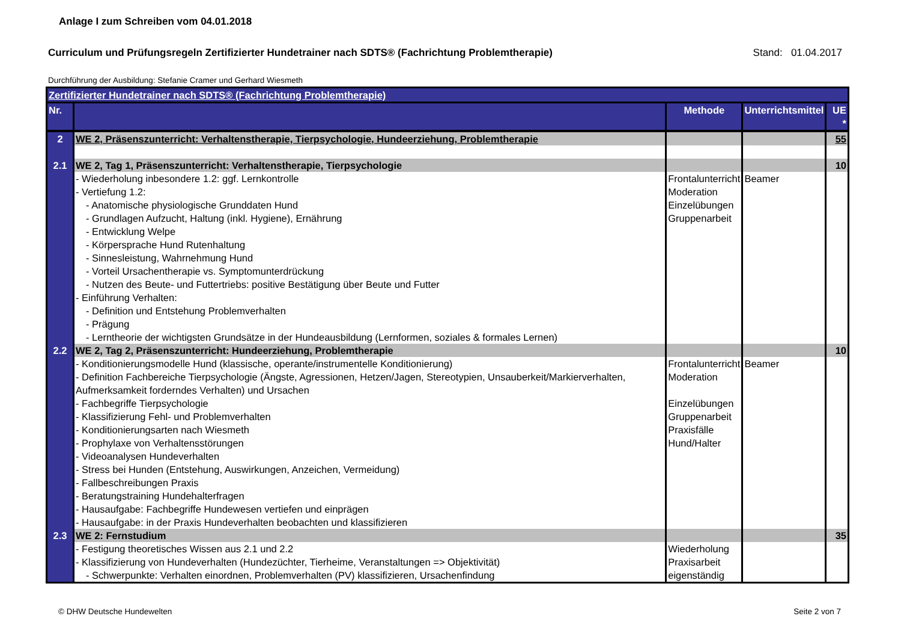Anlage I zum Schreiben vom 04.01.2018
Curriculum und Prüfungsregeln Zertifizierter Hundetrainer nach SDTS® (Fachrichtung Problemtherapie)
Stand: 01.04.2017
Durchführung der Ausbildung: Stefanie Cramer und Gerhard Wiesmeth
| Zertifizierter Hundetrainer nach SDTS® (Fachrichtung Problemtherapie) | | | | |
| Nr. | | Methode | Unterrichtsmittel | UE * |
| 2 | WE 2, Präsenszunterricht: Verhaltenstherapie, Tierpsychologie, Hundeerziehung, Problemtherapie | | | 55 |
| 2.1 | WE 2, Tag 1, Präsenszunterricht: Verhaltenstherapie, Tierpsychologie | | | 10 |
| | - Wiederholung inbesondere 1.2: ggf. Lernkontrolle - Vertiefung 1.2: - Anatomische physiologische Grunddaten Hund - Grundlagen Aufzucht, Haltung (inkl. Hygiene), Ernährung - Entwicklung Welpe - Körpersprache Hund Rutenhaltung - Sinnesleistung, Wahrnehmung Hund - Vorteil Ursachentherapie vs. Symptomunterdrückung - Nutzen des Beute- und Futtertriebs: positive Bestätigung über Beute und Futter - Einführung Verhalten: - Definition und Entstehung Problemverhalten - Prägung - Lerntheorie der wichtigsten Grundsätze in der Hundeausbildung (Lernformen, soziales & formales Lernen) | Frontalunterricht Moderation Einzelübungen Gruppenarbeit | Beamer | |
| 2.2 | WE 2, Tag 2, Präsenszunterricht: Hundeerziehung, Problemtherapie | | | 10 |
| | - Konditionierungsmodelle Hund (klassische, operante/instrumentelle Konditionierung) - Definition Fachbereiche Tierpsychologie (Ängste, Agressionen, Hetzen/Jagen, Stereotypien, Unsauberkeit/Markierverhalten, Aufmerksamkeit forderndes Verhalten) und Ursachen - Fachbegriffe Tierpsychologie - Klassifizierung Fehl- und Problemverhalten - Konditionierungsarten nach Wiesmeth - Prophylaxe von Verhaltensstörungen - Videoanalysen Hundeverhalten - Stress bei Hunden (Entstehung, Auswirkungen, Anzeichen, Vermeidung) - Fallbeschreibungen Praxis - Beratungstraining Hundehalterfragen - Hausaufgabe: Fachbegriffe Hundewesen vertiefen und einprägen - Hausaufgabe: in der Praxis Hundeverhalten beobachten und klassifizieren | Frontalunterricht Moderation Einzelübungen Gruppenarbeit Praxisfälle Hund/Halter | Beamer | |
| 2.3 | WE 2: Fernstudium | | | 35 |
| | - Festigung theoretisches Wissen aus 2.1 und 2.2 - Klassifizierung von Hundeverhalten (Hundezüchter, Tierheime, Veranstaltungen => Objektivität) - Schwerpunkte: Verhalten einordnen, Problemverhalten (PV) klassifizieren, Ursachenfindung | Wiederholung Praxisarbeit eigenständig | | |
© DHW Deutsche Hundewelten Seite 2 von 7